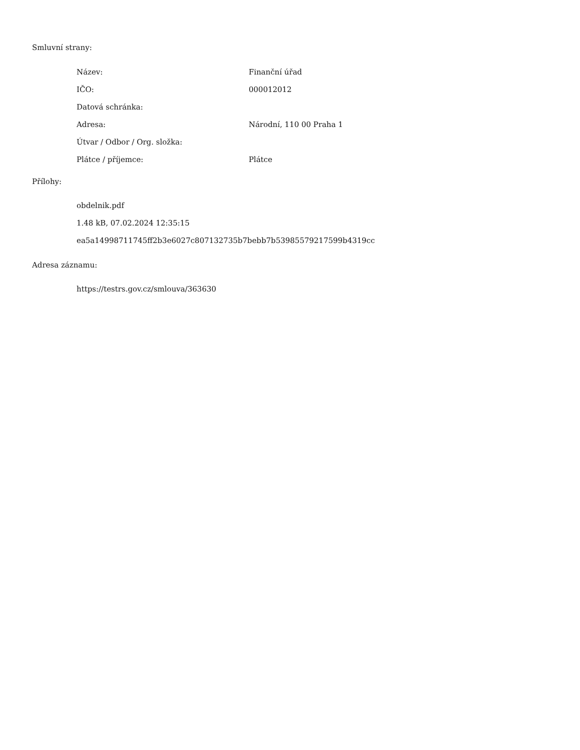Smluvní strany:
| Název: | Finanční úřad |
| IČO: | 000012012 |
| Datová schránka: | |
| Adresa: | Národní, 110 00 Praha 1 |
| Útvar / Odbor / Org. složka: | |
| Plátce / příjemce: | Plátce |
Přílohy:
obdelnik.pdf
1.48 kB, 07.02.2024 12:35:15
ea5a14998711745ff2b3e6027c807132735b7bebb7b53985579217599b4319cc
Adresa záznamu:
https://testrs.gov.cz/smlouva/363630